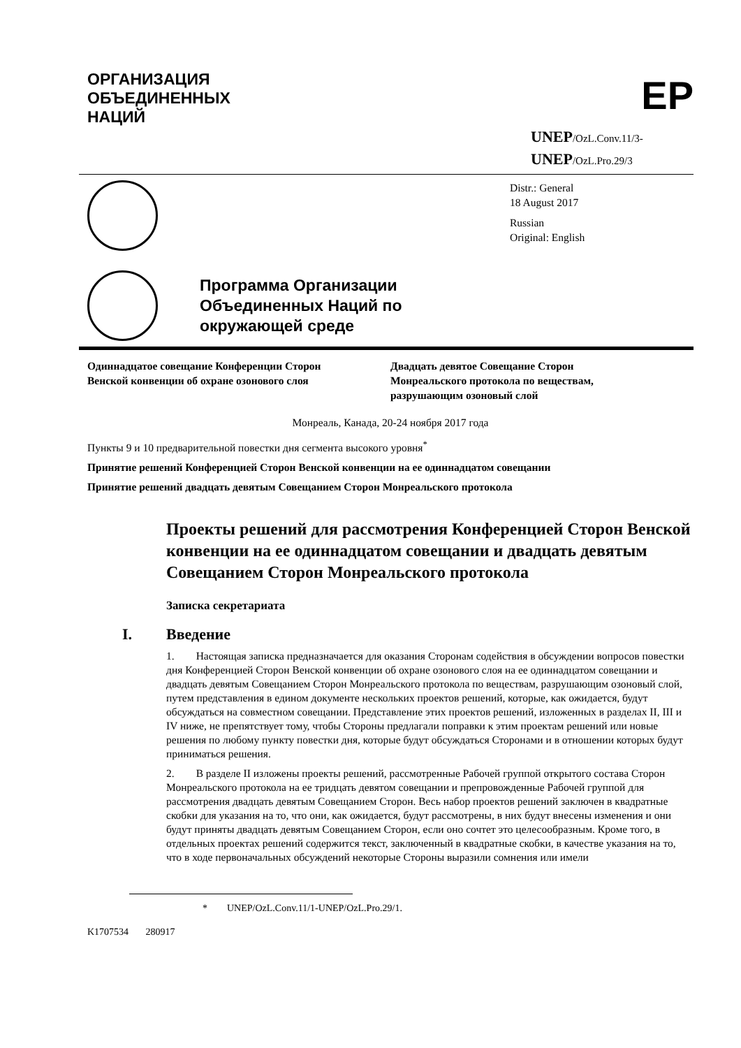ОРГАНИЗАЦИЯ
ОБЪЕДИНЕННЫХ
НАЦИЙ
EP
UNEP/OzL.Conv.11/3-
UNEP/OzL.Pro.29/3
Distr.: General
18 August 2017
Russian
Original: English
Программа Организации
Объединенных Наций по
окружающей среде
Одиннадцатое совещание Конференции Сторон
Венской конвенции об охране озонового слоя
Двадцать девятое Совещание Сторон
Монреальского протокола по веществам,
разрушающим озоновый слой
Монреаль, Канада, 20-24 ноября 2017 года
Пункты 9 и 10 предварительной повестки дня сегмента высокого уровня<sup>*</sup>
Принятие решений Конференцией Сторон Венской конвенции на ее одиннадцатом совещании
Принятие решений двадцать девятым Совещанием Сторон Монреальского протокола
Проекты решений для рассмотрения Конференцией Сторон Венской конвенции на ее одиннадцатом совещании и двадцать девятым Совещанием Сторон Монреальского протокола
Записка секретариата
I. Введение
1. Настоящая записка предназначается для оказания Сторонам содействия в обсуждении вопросов повестки дня Конференцией Сторон Венской конвенции об охране озонового слоя на ее одиннадцатом совещании и двадцать девятым Совещанием Сторон Монреальского протокола по веществам, разрушающим озоновый слой, путем представления в едином документе нескольких проектов решений, которые, как ожидается, будут обсуждаться на совместном совещании. Представление этих проектов решений, изложенных в разделах II, III и IV ниже, не препятствует тому, чтобы Стороны предлагали поправки к этим проектам решений или новые решения по любому пункту повестки дня, которые будут обсуждаться Сторонами и в отношении которых будут приниматься решения.
2. В разделе II изложены проекты решений, рассмотренные Рабочей группой открытого состава Сторон Монреальского протокола на ее тридцать девятом совещании и препровожденные Рабочей группой для рассмотрения двадцать девятым Совещанием Сторон. Весь набор проектов решений заключен в квадратные скобки для указания на то, что они, как ожидается, будут рассмотрены, в них будут внесены изменения и они будут приняты двадцать девятым Совещанием Сторон, если оно сочтет это целесообразным. Кроме того, в отдельных проектах решений содержится текст, заключенный в квадратные скобки, в качестве указания на то, что в ходе первоначальных обсуждений некоторые Стороны выразили сомнения или имели
* UNEP/OzL.Conv.11/1-UNEP/OzL.Pro.29/1.
K1707534 280917